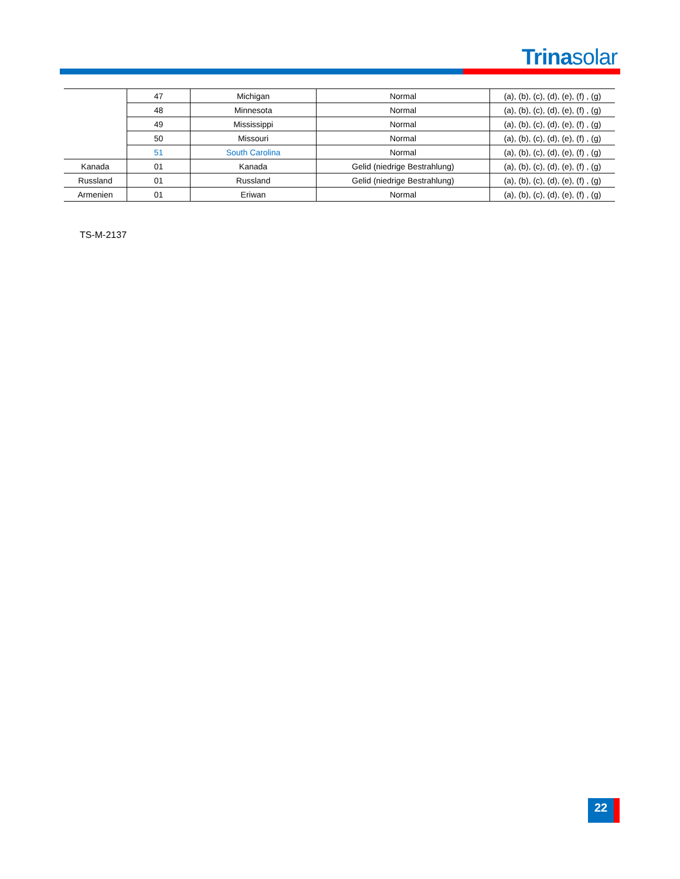Trinasolar
| | 47 | Michigan | Normal | (a), (b), (c), (d), (e), (f) , (g) |
| | 48 | Minnesota | Normal | (a), (b), (c), (d), (e), (f) , (g) |
| | 49 | Mississippi | Normal | (a), (b), (c), (d), (e), (f) , (g) |
| | 50 | Missouri | Normal | (a), (b), (c), (d), (e), (f) , (g) |
| | 51 | South Carolina | Normal | (a), (b), (c), (d), (e), (f) , (g) |
| Kanada | 01 | Kanada | Gelid (niedrige Bestrahlung) | (a), (b), (c), (d), (e), (f) , (g) |
| Russland | 01 | Russland | Gelid (niedrige Bestrahlung) | (a), (b), (c), (d), (e), (f) , (g) |
| Armenien | 01 | Eriwan | Normal | (a), (b), (c), (d), (e), (f) , (g) |
TS-M-2137
22